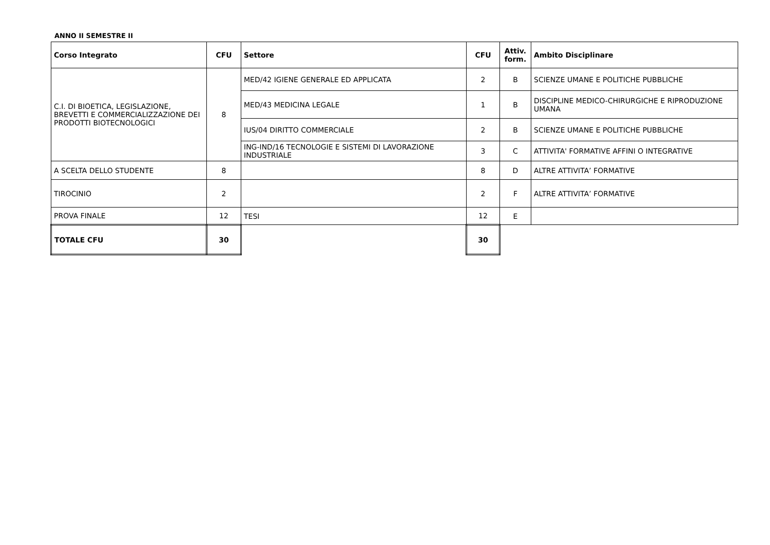ANNO II SEMESTRE II
| Corso Integrato | CFU | Settore | CFU | Attiv. form. | Ambito Disciplinare |
| --- | --- | --- | --- | --- | --- |
| C.I. DI BIOETICA, LEGISLAZIONE, BREVETTI E COMMERCIALIZZAZIONE DEI PRODOTTI BIOTECNOLOGICI | 8 | MED/42 IGIENE GENERALE ED APPLICATA | 2 | B | SCIENZE UMANE E POLITICHE PUBBLICHE |
| | | MED/43 MEDICINA LEGALE | 1 | B | DISCIPLINE MEDICO-CHIRURGICHE E RIPRODUZIONE UMANA |
| | | IUS/04 DIRITTO COMMERCIALE | 2 | B | SCIENZE UMANE E POLITICHE PUBBLICHE |
| | | ING-IND/16 TECNOLOGIE E SISTEMI DI LAVORAZIONE INDUSTRIALE | 3 | C | ATTIVITA' FORMATIVE AFFINI O INTEGRATIVE |
| A SCELTA DELLO STUDENTE | 8 | | 8 | D | ALTRE ATTIVITA’ FORMATIVE |
| TIROCINIO | 2 | | 2 | F | ALTRE ATTIVITA’ FORMATIVE |
| PROVA FINALE | 12 | TESI | 12 | E | |
| TOTALE CFU | 30 | | 30 | | |